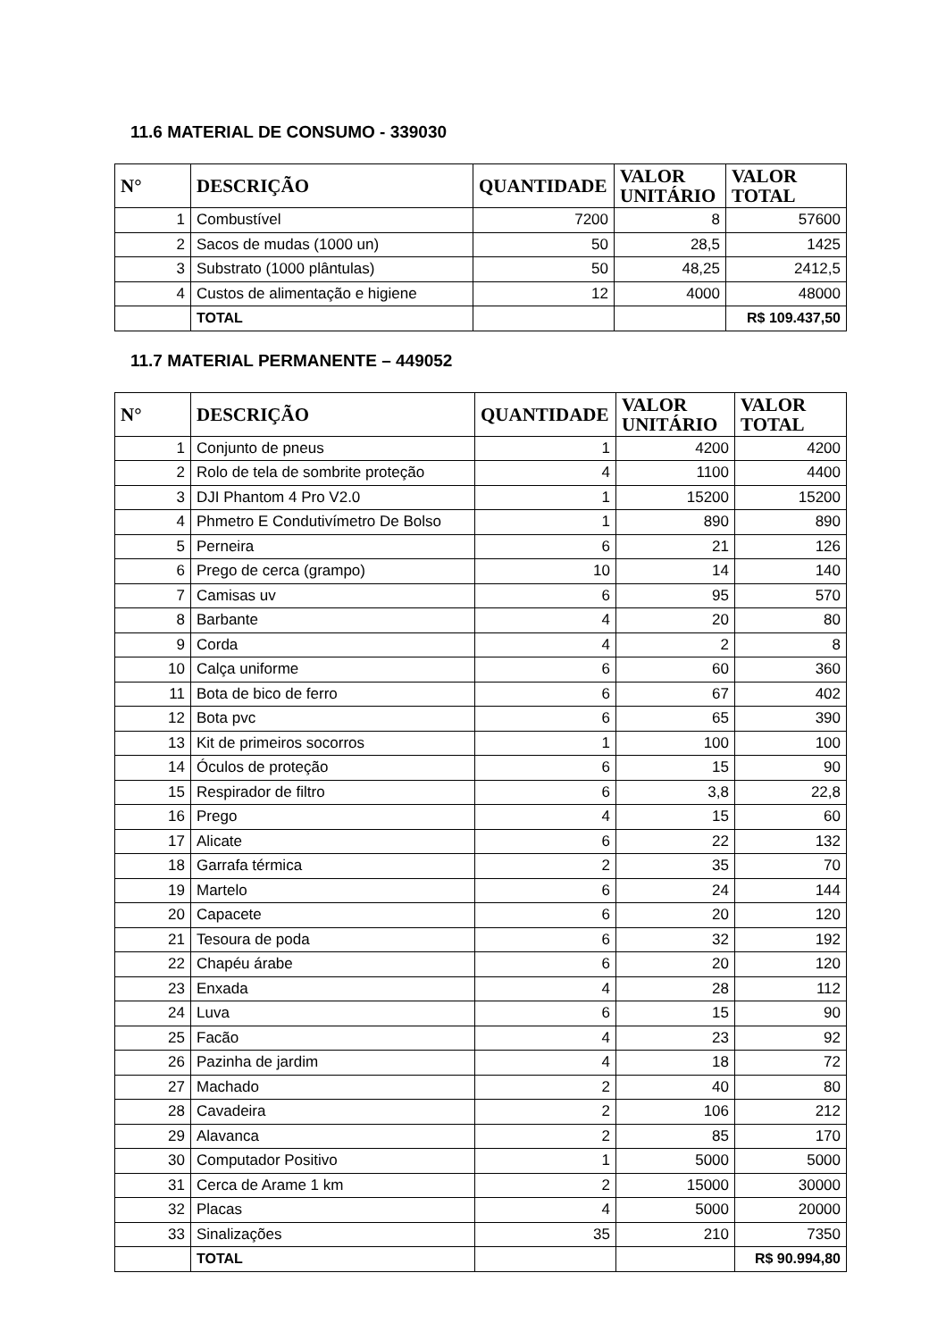11.6 MATERIAL DE CONSUMO - 339030
| N° | DESCRIÇÃO | QUANTIDADE | VALOR UNITÁRIO | VALOR TOTAL |
| --- | --- | --- | --- | --- |
| 1 | Combustível | 7200 | 8 | 57600 |
| 2 | Sacos de mudas (1000 un) | 50 | 28,5 | 1425 |
| 3 | Substrato (1000 plântulas) | 50 | 48,25 | 2412,5 |
| 4 | Custos de alimentação e higiene | 12 | 4000 | 48000 |
| | TOTAL | | | R$ 109.437,50 |
11.7 MATERIAL PERMANENTE – 449052
| N° | DESCRIÇÃO | QUANTIDADE | VALOR UNITÁRIO | VALOR TOTAL |
| --- | --- | --- | --- | --- |
| 1 | Conjunto de pneus | 1 | 4200 | 4200 |
| 2 | Rolo de tela de sombrite proteção | 4 | 1100 | 4400 |
| 3 | DJI Phantom 4 Pro V2.0 | 1 | 15200 | 15200 |
| 4 | Phmetro E Condutivímetro De Bolso | 1 | 890 | 890 |
| 5 | Perneira | 6 | 21 | 126 |
| 6 | Prego de cerca (grampo) | 10 | 14 | 140 |
| 7 | Camisas uv | 6 | 95 | 570 |
| 8 | Barbante | 4 | 20 | 80 |
| 9 | Corda | 4 | 2 | 8 |
| 10 | Calça uniforme | 6 | 60 | 360 |
| 11 | Bota de bico de ferro | 6 | 67 | 402 |
| 12 | Bota pvc | 6 | 65 | 390 |
| 13 | Kit de primeiros socorros | 1 | 100 | 100 |
| 14 | Óculos de proteção | 6 | 15 | 90 |
| 15 | Respirador de filtro | 6 | 3,8 | 22,8 |
| 16 | Prego | 4 | 15 | 60 |
| 17 | Alicate | 6 | 22 | 132 |
| 18 | Garrafa térmica | 2 | 35 | 70 |
| 19 | Martelo | 6 | 24 | 144 |
| 20 | Capacete | 6 | 20 | 120 |
| 21 | Tesoura de poda | 6 | 32 | 192 |
| 22 | Chapéu árabe | 6 | 20 | 120 |
| 23 | Enxada | 4 | 28 | 112 |
| 24 | Luva | 6 | 15 | 90 |
| 25 | Facão | 4 | 23 | 92 |
| 26 | Pazinha de jardim | 4 | 18 | 72 |
| 27 | Machado | 2 | 40 | 80 |
| 28 | Cavadeira | 2 | 106 | 212 |
| 29 | Alavanca | 2 | 85 | 170 |
| 30 | Computador Positivo | 1 | 5000 | 5000 |
| 31 | Cerca de Arame 1 km | 2 | 15000 | 30000 |
| 32 | Placas | 4 | 5000 | 20000 |
| 33 | Sinalizações | 35 | 210 | 7350 |
| | TOTAL | | | R$ 90.994,80 |